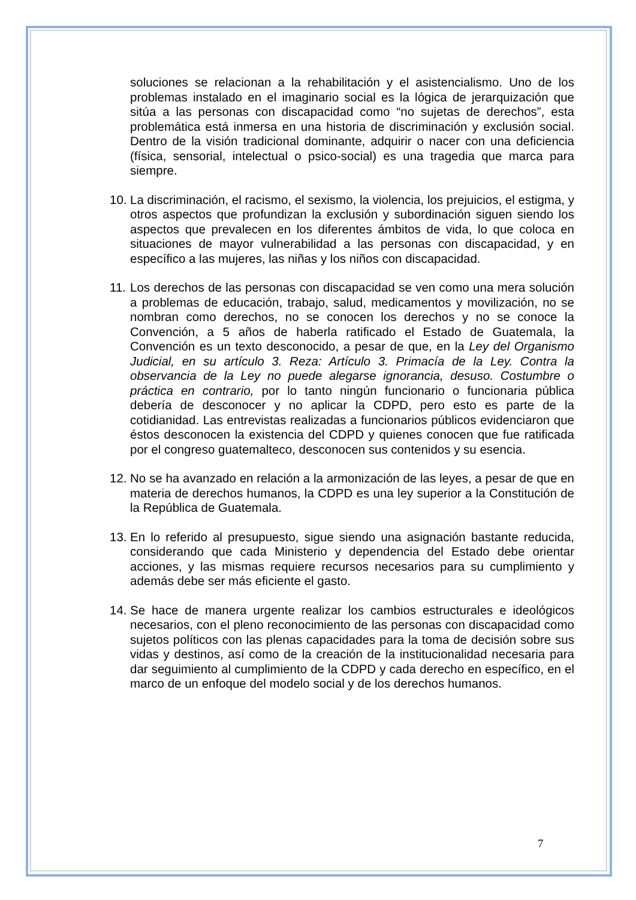soluciones se relacionan a la rehabilitación y el asistencialismo. Uno de los problemas instalado en el imaginario social es la lógica de jerarquización que sitúa a las personas con discapacidad como “no sujetas de derechos”, esta problemática está inmersa en una historia de discriminación y exclusión social. Dentro de la visión tradicional dominante, adquirir o nacer con una deficiencia (física, sensorial, intelectual o psico-social) es una tragedia que marca para siempre.
10.
La discriminación, el racismo, el sexismo, la violencia, los prejuicios, el estigma, y otros aspectos que profundizan la exclusión y subordinación siguen siendo los aspectos que prevalecen en los diferentes ámbitos de vida, lo que coloca en situaciones de mayor vulnerabilidad a las personas con discapacidad, y en específico a las mujeres, las niñas y los niños con discapacidad.
11.
Los derechos de las personas con discapacidad se ven como una mera solución a problemas de educación, trabajo, salud, medicamentos y movilización, no se nombran como derechos, no se conocen los derechos y no se conoce la Convención, a 5 años de haberla ratificado el Estado de Guatemala, la Convención es un texto desconocido, a pesar de que, en la Ley del Organismo Judicial, en su artículo 3. Reza: Artículo 3. Primacía de la Ley. Contra la observancia de la Ley no puede alegarse ignorancia, desuso. Costumbre o práctica en contrario, por lo tanto ningún funcionario o funcionaria pública debería de desconocer y no aplicar la CDPD, pero esto es parte de la cotidianidad. Las entrevistas realizadas a funcionarios públicos evidenciaron que éstos desconocen la existencia del CDPD y quienes conocen que fue ratificada por el congreso guatemalteco, desconocen sus contenidos y su esencia.
12.
No se ha avanzado en relación a la armonización de las leyes, a pesar de que en materia de derechos humanos, la CDPD es una ley superior a la Constitución de la República de Guatemala.
13.
En lo referido al presupuesto, sigue siendo una asignación bastante reducida, considerando que cada Ministerio y dependencia del Estado debe orientar acciones, y las mismas requiere recursos necesarios para su cumplimiento y además debe ser más eficiente el gasto.
14.
Se hace de manera urgente realizar los cambios estructurales e ideológicos necesarios, con el pleno reconocimiento de las personas con discapacidad como sujetos políticos con las plenas capacidades para la toma de decisión sobre sus vidas y destinos, así como de la creación de la institucionalidad necesaria para dar seguimiento al cumplimiento de la CDPD y cada derecho en específico, en el marco de un enfoque del modelo social y de los derechos humanos.
7